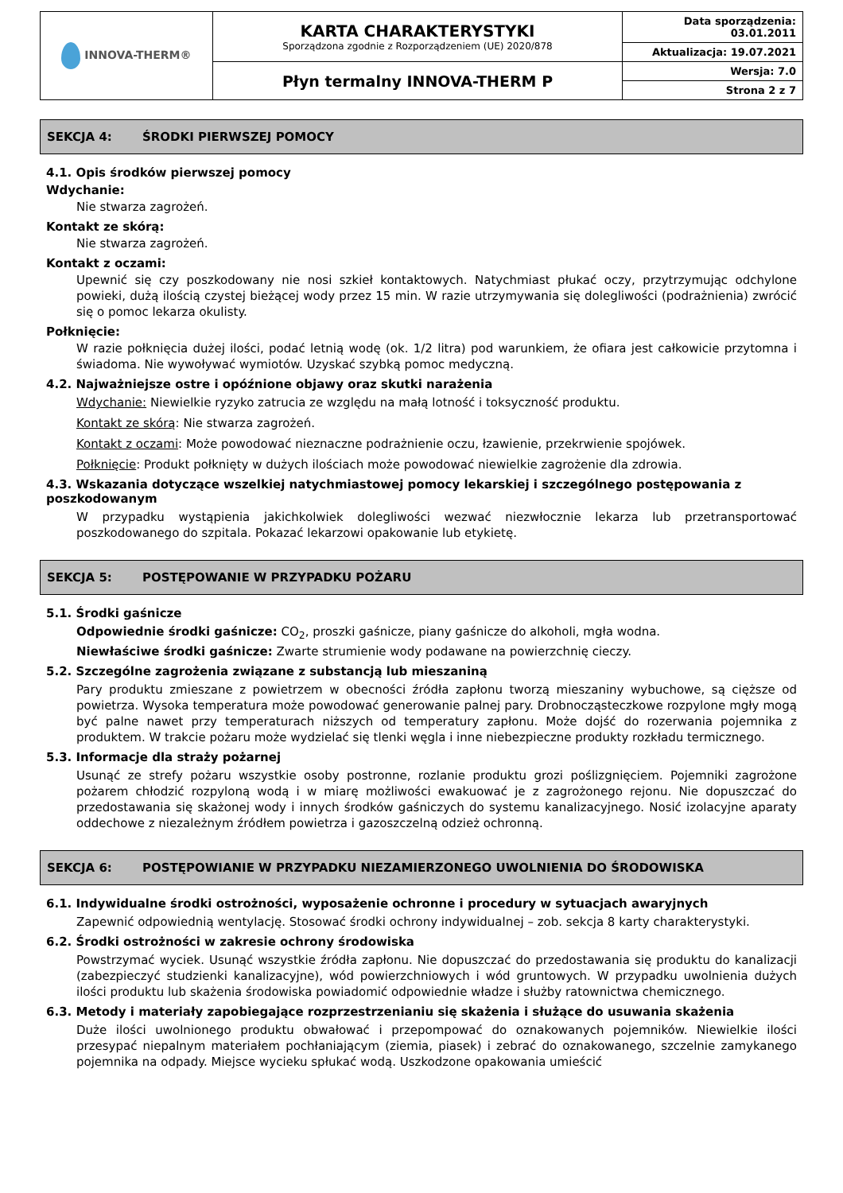| INNOVA-THERM® | KARTA CHARAKTERYSTYKI Sporządzona zgodnie z Rozporządzeniem (UE) 2020/878 | Data sporządzenia: 03.01.2011 |
| | | Aktualizacja: 19.07.2021 |
| | Płyn termalny INNOVA-THERM P | Wersja: 7.0 |
| | | Strona 2 z 7 |
SEKCJA 4: ŚRODKI PIERWSZEJ POMOCY
4.1. Opis środków pierwszej pomocy
Wdychanie:
Nie stwarza zagrożeń.
Kontakt ze skórą:
Nie stwarza zagrożeń.
Kontakt z oczami:
Upewnić się czy poszkodowany nie nosi szkieł kontaktowych. Natychmiast płukać oczy, przytrzymując odchylone powieki, dużą ilością czystej bieżącej wody przez 15 min. W razie utrzymywania się dolegliwości (podrażnienia) zwrócić się o pomoc lekarza okulisty.
Połknięcie:
W razie połknięcia dużej ilości, podać letnią wodę (ok. 1/2 litra) pod warunkiem, że ofiara jest całkowicie przytomna i świadoma. Nie wywoływać wymiotów. Uzyskać szybką pomoc medyczną.
4.2. Najważniejsze ostre i opóźnione objawy oraz skutki narażenia
Wdychanie: Niewielkie ryzyko zatrucia ze względu na małą lotność i toksyczność produktu.
Kontakt ze skórą: Nie stwarza zagrożeń.
Kontakt z oczami: Może powodować nieznaczne podrażnienie oczu, łzawienie, przekrwienie spojówek.
Połknięcie: Produkt połknięty w dużych ilościach może powodować niewielkie zagrożenie dla zdrowia.
4.3. Wskazania dotyczące wszelkiej natychmiastowej pomocy lekarskiej i szczególnego postępowania z poszkodowanym
W przypadku wystąpienia jakichkolwiek dolegliwości wezwać niezwłocznie lekarza lub przetransportować poszkodowanego do szpitala. Pokazać lekarzowi opakowanie lub etykietę.
SEKCJA 5: POSTĘPOWANIE W PRZYPADKU POŻARU
5.1. Środki gaśnicze
Odpowiednie środki gaśnicze: CO<sub>2</sub>, proszki gaśnicze, piany gaśnicze do alkoholi, mgła wodna.
Niewłaściwe środki gaśnicze: Zwarte strumienie wody podawane na powierzchnię cieczy.
5.2. Szczególne zagrożenia związane z substancją lub mieszaniną
Pary produktu zmieszane z powietrzem w obecności źródła zapłonu tworzą mieszaniny wybuchowe, są cięższe od powietrza. Wysoka temperatura może powodować generowanie palnej pary. Drobnocząsteczkowe rozpylone mgły mogą być palne nawet przy temperaturach niższych od temperatury zapłonu. Może dojść do rozerwania pojemnika z produktem. W trakcie pożaru może wydzielać się tlenki węgla i inne niebezpieczne produkty rozkładu termicznego.
5.3. Informacje dla straży pożarnej
Usunąć ze strefy pożaru wszystkie osoby postronne, rozlanie produktu grozi poślizgnięciem. Pojemniki zagrożone pożarem chłodzić rozpyloną wodą i w miarę możliwości ewakuować je z zagrożonego rejonu. Nie dopuszczać do przedostawania się skażonej wody i innych środków gaśniczych do systemu kanalizacyjnego. Nosić izolacyjne aparaty oddechowe z niezależnym źródłem powietrza i gazoszczelną odzież ochronną.
SEKCJA 6: POSTĘPOWIANIE W PRZYPADKU NIEZAMIERZONEGO UWOLNIENIA DO ŚRODOWISKA
6.1. Indywidualne środki ostrożności, wyposażenie ochronne i procedury w sytuacjach awaryjnych
Zapewnić odpowiednią wentylację. Stosować środki ochrony indywidualnej – zob. sekcja 8 karty charakterystyki.
6.2. Środki ostrożności w zakresie ochrony środowiska
Powstrzymać wyciek. Usunąć wszystkie źródła zapłonu. Nie dopuszczać do przedostawania się produktu do kanalizacji (zabezpieczyć studzienki kanalizacyjne), wód powierzchniowych i wód gruntowych. W przypadku uwolnienia dużych ilości produktu lub skażenia środowiska powiadomić odpowiednie władze i służby ratownictwa chemicznego.
6.3. Metody i materiały zapobiegające rozprzestrzenianiu się skażenia i służące do usuwania skażenia
Duże ilości uwolnionego produktu obwałować i przepompować do oznakowanych pojemników. Niewielkie ilości przesypać niepalnym materiałem pochłaniającym (ziemia, piasek) i zebrać do oznakowanego, szczelnie zamykanego pojemnika na odpady. Miejsce wycieku spłukać wodą. Uszkodzone opakowania umieścić